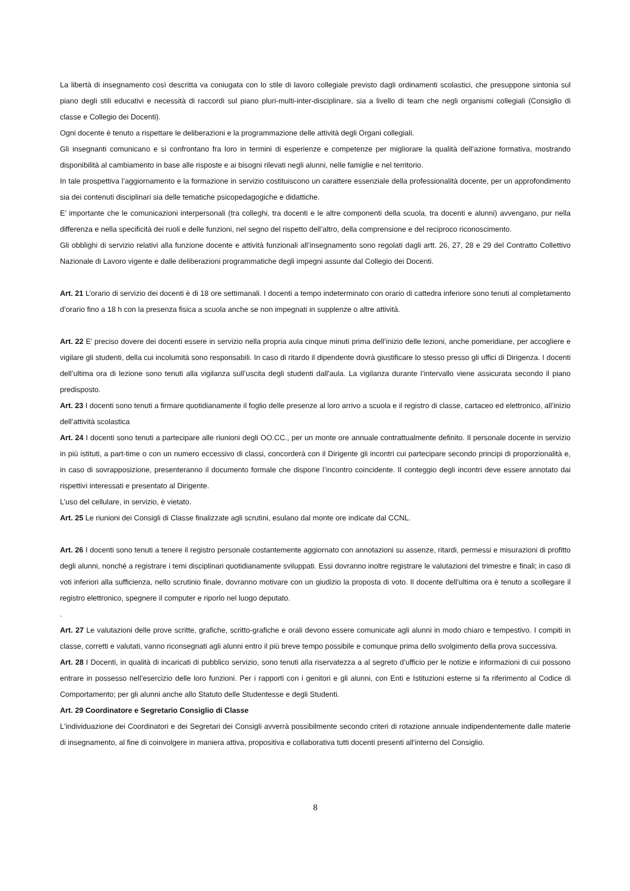La libertà di insegnamento così descritta va coniugata con lo stile di lavoro collegiale previsto dagli ordinamenti scolastici, che presuppone sintonia sul piano degli stili educativi e necessità di raccordi sul piano pluri-multi-inter-disciplinare, sia a livello di team che negli organismi collegiali (Consiglio di classe e Collegio dei Docenti).
Ogni docente è tenuto a rispettare le deliberazioni e la programmazione delle attività degli Organi collegiali.
Gli insegnanti comunicano e si confrontano fra loro in termini di esperienze e competenze per migliorare la qualità dell’azione formativa, mostrando disponibilità al cambiamento in base alle risposte e ai bisogni rilevati negli alunni, nelle famiglie e nel territorio.
In tale prospettiva l’aggiornamento e la formazione in servizio costituiscono un carattere essenziale della professionalità docente, per un approfondimento sia dei contenuti disciplinari sia delle tematiche psicopedagogiche e didattiche.
E’ importante che le comunicazioni interpersonali (tra colleghi, tra docenti e le altre componenti della scuola, tra docenti e alunni) avvengano, pur nella differenza e nella specificità dei ruoli e delle funzioni, nel segno del rispetto dell’altro, della comprensione e del reciproco riconoscimento.
Gli obblighi di servizio relativi alla funzione docente e attività funzionali all’insegnamento sono regolati dagli artt. 26, 27, 28 e 29 del Contratto Collettivo Nazionale di Lavoro vigente e dalle deliberazioni programmatiche degli impegni assunte dal Collegio dei Docenti.
Art. 21 L’orario di servizio dei docenti è di 18 ore settimanali. I docenti a tempo indeterminato con orario di cattedra inferiore sono tenuti al completamento d’orario fino a 18 h con la presenza fisica a scuola anche se non impegnati in supplenze o altre attività.
Art. 22 E’ preciso dovere dei docenti essere in servizio nella propria aula cinque minuti prima dell’inizio delle lezioni, anche pomeridiane, per accogliere e vigilare gli studenti, della cui incolumità sono responsabili. In caso di ritardo il dipendente dovrà giustificare lo stesso presso gli uffici di Dirigenza. I docenti dell’ultima ora di lezione sono tenuti alla vigilanza sull’uscita degli studenti dall'aula. La vigilanza durante l’intervallo viene assicurata secondo il piano predisposto.
Art. 23 I docenti sono tenuti a firmare quotidianamente il foglio delle presenze al loro arrivo a scuola e il registro di classe, cartaceo ed elettronico, all’inizio dell’attività scolastica
Art. 24 I docenti sono tenuti a partecipare alle riunioni degli OO.CC., per un monte ore annuale contrattualmente definito. Il personale docente in servizio in più istituti, a part-time o con un numero eccessivo di classi, concorderà con il Dirigente gli incontri cui partecipare secondo principi di proporzionalità e, in caso di sovrapposizione, presenteranno il documento formale che dispone l’incontro coincidente. Il conteggio degli incontri deve essere annotato dai rispettivi interessati e presentato al Dirigente.
L’uso del cellulare, in servizio, è vietato.
Art. 25 Le riunioni dei Consigli di Classe finalizzate agli scrutini, esulano dal monte ore indicate dal CCNL.
Art. 26 I docenti sono tenuti a tenere il registro personale costantemente aggiornato con annotazioni su assenze, ritardi, permessi e misurazioni di profitto degli alunni, nonché a registrare i temi disciplinari quotidianamente sviluppati. Essi dovranno inoltre registrare le valutazioni del trimestre e finali; in caso di voti inferiori alla sufficienza, nello scrutinio finale, dovranno motivare con un giudizio la proposta di voto. Il docente dell’ultima ora è tenuto a scollegare il registro elettronico, spegnere il computer e riporlo nel luogo deputato.
.
Art. 27 Le valutazioni delle prove scritte, grafiche, scritto-grafiche e orali devono essere comunicate agli alunni in modo chiaro e tempestivo. I compiti in classe, corretti e valutati, vanno riconsegnati agli alunni entro il più breve tempo possibile e comunque prima dello svolgimento della prova successiva.
Art. 28 I Docenti, in qualità di incaricati di pubblico servizio, sono tenuti alla riservatezza a al segreto d’ufficio per le notizie e informazioni di cui possono entrare in possesso nell’esercizio delle loro funzioni. Per i rapporti con i genitori e gli alunni, con Enti e Istituzioni esterne si fa riferimento al Codice di Comportamento; per gli alunni anche allo Statuto delle Studentesse e degli Studenti.
Art. 29 Coordinatore e Segretario Consiglio di Classe
L'individuazione dei Coordinatori e dei Segretari dei Consigli avverrà possibilmente secondo criteri di rotazione annuale indipendentemente dalle materie di insegnamento, al fine di coinvolgere in maniera attiva, propositiva e collaborativa tutti docenti presenti all'interno del Consiglio.
8